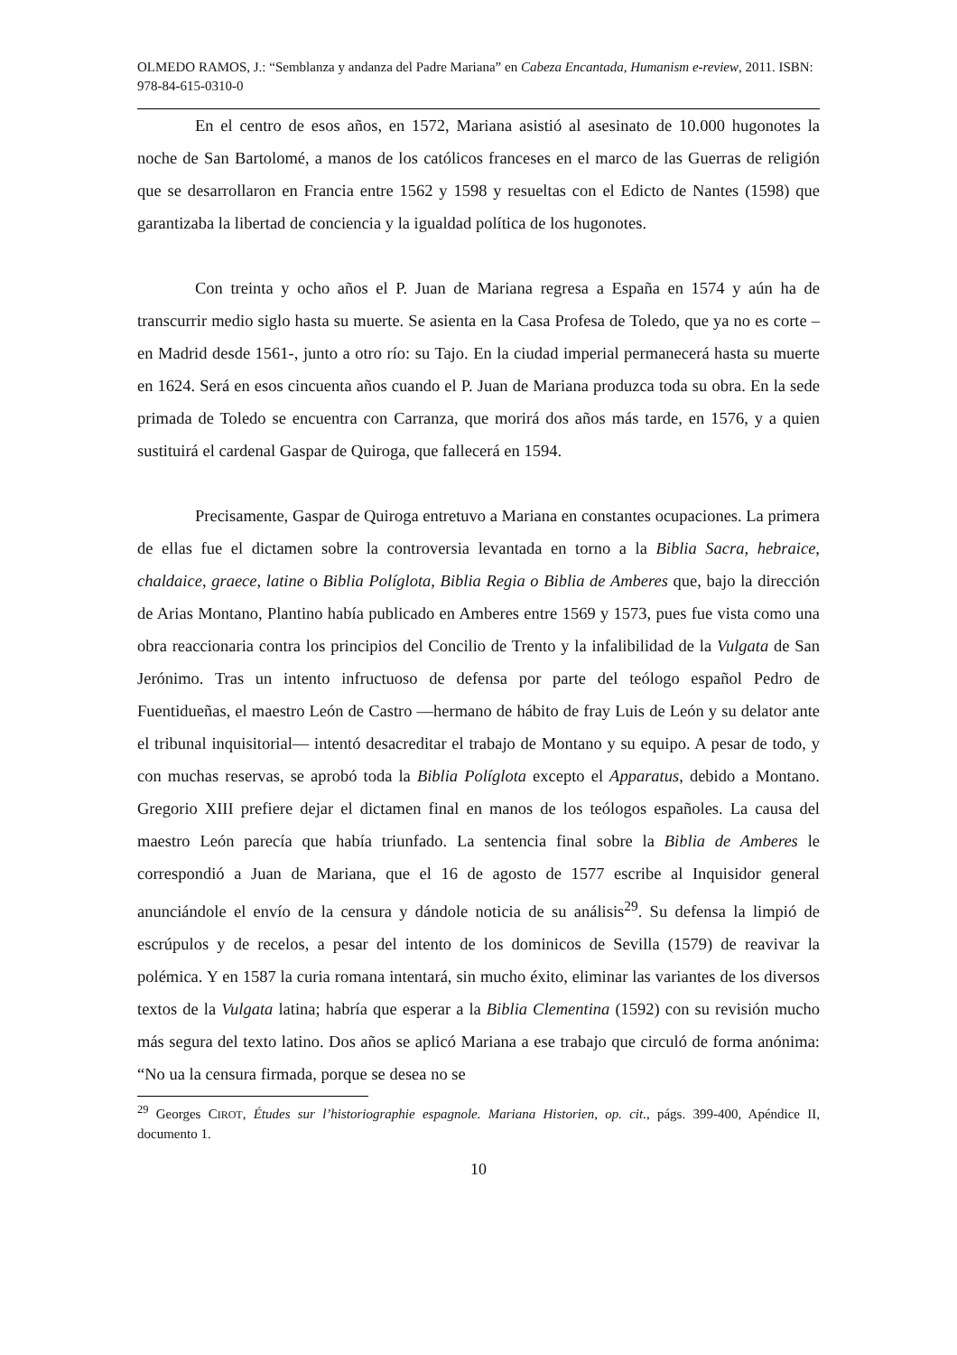OLMEDO RAMOS, J.: “Semblanza y andanza del Padre Mariana” en Cabeza Encantada, Humanism e-review, 2011. ISBN: 978-84-615-0310-0
En el centro de esos años, en 1572, Mariana asistió al asesinato de 10.000 hugonotes la noche de San Bartolomé, a manos de los católicos franceses en el marco de las Guerras de religión que se desarrollaron en Francia entre 1562 y 1598 y resueltas con el Edicto de Nantes (1598) que garantizaba la libertad de conciencia y la igualdad política de los hugonotes.
Con treinta y ocho años el P. Juan de Mariana regresa a España en 1574 y aún ha de transcurrir medio siglo hasta su muerte. Se asienta en la Casa Profesa de Toledo, que ya no es corte –en Madrid desde 1561-, junto a otro río: su Tajo. En la ciudad imperial permanecerá hasta su muerte en 1624. Será en esos cincuenta años cuando el P. Juan de Mariana produzca toda su obra. En la sede primada de Toledo se encuentra con Carranza, que morirá dos años más tarde, en 1576, y a quien sustituirá el cardenal Gaspar de Quiroga, que fallecerá en 1594.
Precisamente, Gaspar de Quiroga entretuvo a Mariana en constantes ocupaciones. La primera de ellas fue el dictamen sobre la controversia levantada en torno a la Biblia Sacra, hebraice, chaldaice, graece, latine o Biblia Políglota, Biblia Regia o Biblia de Amberes que, bajo la dirección de Arias Montano, Plantino había publicado en Amberes entre 1569 y 1573, pues fue vista como una obra reaccionaria contra los principios del Concilio de Trento y la infalibilidad de la Vulgata de San Jerónimo. Tras un intento infructuoso de defensa por parte del teólogo español Pedro de Fuentidueñas, el maestro León de Castro —hermano de hábito de fray Luis de León y su delator ante el tribunal inquisitorial— intentó desacreditar el trabajo de Montano y su equipo. A pesar de todo, y con muchas reservas, se aprobó toda la Biblia Políglota excepto el Apparatus, debido a Montano. Gregorio XIII prefiere dejar el dictamen final en manos de los teólogos españoles. La causa del maestro León parecía que había triunfado. La sentencia final sobre la Biblia de Amberes le correspondió a Juan de Mariana, que el 16 de agosto de 1577 escribe al Inquisidor general anunciándole el envío de la censura y dándole noticia de su análisis<sup>29</sup>. Su defensa la limpió de escrúpulos y de recelos, a pesar del intento de los dominicos de Sevilla (1579) de reavivar la polémica. Y en 1587 la curia romana intentará, sin mucho éxito, eliminar las variantes de los diversos textos de la Vulgata latina; habría que esperar a la Biblia Clementina (1592) con su revisión mucho más segura del texto latino. Dos años se aplicó Mariana a ese trabajo que circuló de forma anónima: “No ua la censura firmada, porque se desea no se
<sup>29</sup> Georges CIROT, Études sur l’historiographie espagnole. Mariana Historien, op. cit., págs. 399-400, Apéndice II, documento 1.
10